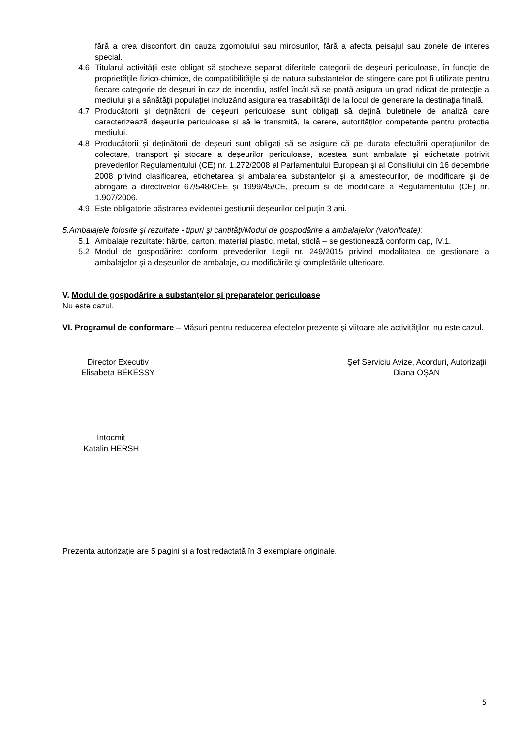fără a crea disconfort din cauza zgomotului sau mirosurilor, fără a afecta peisajul sau zonele de interes special.
4.6 Titularul activităţii este obligat să stocheze separat diferitele categorii de deşeuri periculoase, în funcţie de proprietăţile fizico-chimice, de compatibilităţile şi de natura substanţelor de stingere care pot fi utilizate pentru fiecare categorie de deşeuri în caz de incendiu, astfel încât să se poată asigura un grad ridicat de protecţie a mediului şi a sănătăţii populaţiei incluzând asigurarea trasabilităţii de la locul de generare la destinaţia finală.
4.7 Producătorii și deținătorii de deșeuri periculoase sunt obligați să dețină buletinele de analiză care caracterizează deșeurile periculoase și să le transmită, la cerere, autorităților competente pentru protecția mediului.
4.8 Producătorii și deținătorii de deșeuri sunt obligați să se asigure că pe durata efectuării operațiunilor de colectare, transport și stocare a deșeurilor periculoase, acestea sunt ambalate și etichetate potrivit prevederilor Regulamentului (CE) nr. 1.272/2008 al Parlamentului European și al Consiliului din 16 decembrie 2008 privind clasificarea, etichetarea și ambalarea substanțelor și a amestecurilor, de modificare și de abrogare a directivelor 67/548/CEE și 1999/45/CE, precum și de modificare a Regulamentului (CE) nr. 1.907/2006.
4.9 Este obligatorie păstrarea evidenței gestiunii deșeurilor cel puțin 3 ani.
5.Ambalajele folosite şi rezultate - tipuri şi cantităţi/Modul de gospodărire a ambalajelor (valorificate):
5.1 Ambalaje rezultate: hârtie, carton, material plastic, metal, sticlă – se gestionează conform cap, IV.1.
5.2 Modul de gospodărire: conform prevederilor Legii nr. 249/2015 privind modalitatea de gestionare a ambalajelor și a deșeurilor de ambalaje, cu modificările şi completările ulterioare.
V. Modul de gospodărire a substanţelor şi preparatelor periculoase
Nu este cazul.
VI. Programul de conformare – Măsuri pentru reducerea efectelor prezente şi viitoare ale activităţilor: nu este cazul.
Director Executiv
Elisabeta BÉKÉSSY
Şef Serviciu Avize, Acorduri, Autorizaţii
Diana OŞAN
Intocmit
Katalin HERSH
Prezenta autorizaţie are 5 pagini şi a fost redactată în 3 exemplare originale.
5